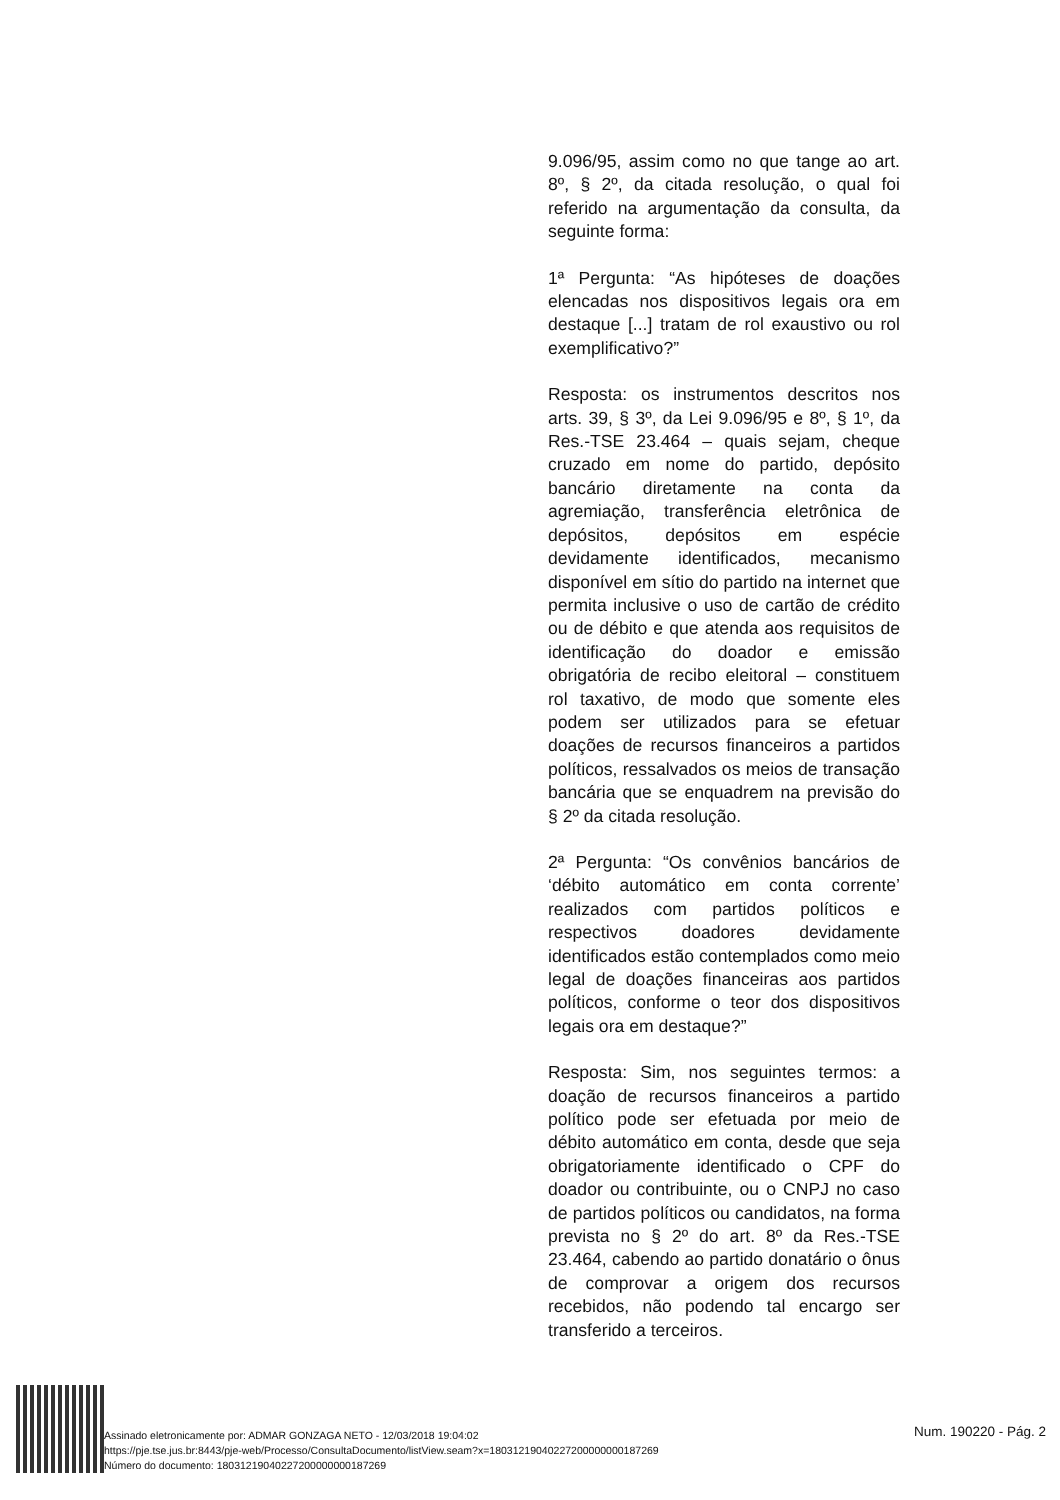9.096/95, assim como no que tange ao art. 8º, § 2º, da citada resolução, o qual foi referido na argumentação da consulta, da seguinte forma:
1ª Pergunta: “As hipóteses de doações elencadas nos dispositivos legais ora em destaque [...] tratam de rol exaustivo ou rol exemplificativo?”
Resposta: os instrumentos descritos nos arts. 39, § 3º, da Lei 9.096/95 e 8º, § 1º, da Res.-TSE 23.464 – quais sejam, cheque cruzado em nome do partido, depósito bancário diretamente na conta da agremiação, transferência eletrônica de depósitos, depósitos em espécie devidamente identificados, mecanismo disponível em sítio do partido na internet que permita inclusive o uso de cartão de crédito ou de débito e que atenda aos requisitos de identificação do doador e emissão obrigatória de recibo eleitoral – constituem rol taxativo, de modo que somente eles podem ser utilizados para se efetuar doações de recursos financeiros a partidos políticos, ressalvados os meios de transação bancária que se enquadrem na previsão do § 2º da citada resolução.
2ª Pergunta: “Os convênios bancários de ‘débito automático em conta corrente’ realizados com partidos políticos e respectivos doadores devidamente identificados estão contemplados como meio legal de doações financeiras aos partidos políticos, conforme o teor dos dispositivos legais ora em destaque?”
Resposta: Sim, nos seguintes termos: a doação de recursos financeiros a partido político pode ser efetuada por meio de débito automático em conta, desde que seja obrigatoriamente identificado o CPF do doador ou contribuinte, ou o CNPJ no caso de partidos políticos ou candidatos, na forma prevista no § 2º do art. 8º da Res.-TSE 23.464, cabendo ao partido donatário o ônus de comprovar a origem dos recursos recebidos, não podendo tal encargo ser transferido a terceiros.
Assinado eletronicamente por: ADMAR GONZAGA NETO - 12/03/2018 19:04:02
https://pje.tse.jus.br:8443/pje-web/Processo/ConsultaDocumento/listView.seam?x=18031219040227200000000187269
Número do documento: 18031219040227200000000187269
Num. 190220 - Pág. 2